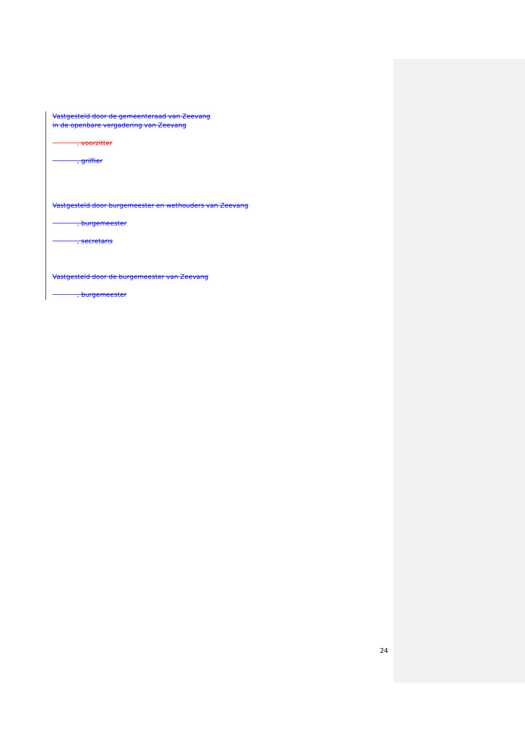Vastgesteld door de gemeenteraad van Zeevang
in de openbare vergadering van Zeevang
, voorzitter
, griffier
Vastgesteld door burgemeester en wethouders van Zeevang
, burgemeester
, secretaris
Vastgesteld door de burgemeester van Zeevang
, burgemeester
24